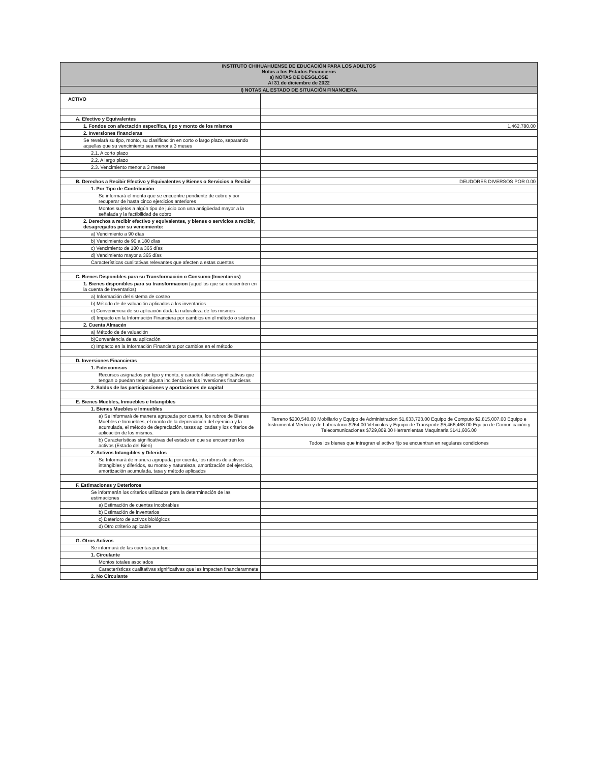| INSTITUTO CHIHUAHUENSE DE EDUCACIÓN PARA LOS ADULTOS Notas a los Estados Financieros a) NOTAS DE DESGLOSE Al 31 de diciembre de 2022 | |
| --- | --- |
| I) NOTAS AL ESTADO DE SITUACIÓN FINANCIERA | |
| ACTIVO | |
| A. Efectivo y Equivalentes | |
| 1. Fondos con afectación específica, tipo y monto de los mismos | 1,462,780.00 |
| 2. Inversiones financieras | |
| Se revelará su tipo, monto, su clasificación en corto o largo plazo, separando aquellas que su vencimiento sea menor a 3 meses | |
| 2.1. A corto plazo | |
| 2.2. A largo plazo | |
| 2.3. Vencimiento menor a 3 meses | |
| B. Derechos a Recibir Efectivo y Equivalentes y Bienes o Servicios a Recibir | DEUDORES DIVERSOS POR 0.00 |
| 1. Por Tipo de Contribución | |
| Se informará el monto que se encuentre pendiente de cobro y por recuperar de hasta cinco ejercicios anteriores | |
| Montos sujetos a algún tipo de juicio con una antigüedad mayor a la señalada y la factibilidad de cobro | |
| 2. Derechos a recibir efectivo y equivalentes, y bienes o servicios a recibir, desagregados por su vencimiento: | |
| a) Vencimiento a 90 días | |
| b) Vencimiento de 90 a 180 días | |
| c) Vencimiento de 180 a 365 días | |
| d) Vencimiento mayor a 365 días | |
| Características cualitativas relevantes que afecten a estas cuentas | |
| C. Bienes Disponibles para su Transformación o Consumo (Inventarios) | |
| 1. Bienes disponibles para su transformacion (aquéllos que se encuentren en la cuenta de Inventarios) | |
| a) Información del sistema de costeo | |
| b) Método de de valuación aplicados a los inventarios | |
| c) Conveniencia de su aplicación dada la naturaleza de los mismos | |
| d) Impacto en la Información Financiera por cambios en el método o sistema | |
| 2. Cuenta Almacén | |
| a) Método de de valuación | |
| b)Conveniencia de su aplicación | |
| c) Impacto en la Información Financiera por cambios en el método | |
| D. Inversiones Financieras | |
| 1. Fideicomisos | |
| Recursos asignados por tipo y monto, y características significativas que tengan o puedan tener alguna incidencia en las inversiones financieras | |
| 2. Saldos de las participaciones y aportaciones de capital | |
| E. Bienes Muebles, Inmuebles e Intangibles | |
| 1. Bienes Muebles e Inmuebles | |
| a) Se informará de manera agrupada por cuenta, los rubros de Bienes Muebles e Inmuebles, el monto de la depreciación del ejercicio y la acumulada, el método de depreciación, tasas aplicadas y los criterios de aplicación de los mismos. | Terreno $200,540.00 Mobiliario y Equipo de Administracion $1,633,723.00 Equipo de Computo $2,815,007.00 Equipo e Instrumental Medico y de Laboratorio $264.00 Vehiculos y Equipo de Transporte $5,466,468.00 Equipo de Comunicación y Telecomunicaciones $729,809.00 Herramientas Maquinaria $141,606.00 |
| b) Características significativas del estado en que se encuentren los activos (Estado del Bien) | Todos los bienes que intregran el activo fijo se encuentran en regulares condiciones |
| 2. Activos Intangibles y Diferidos | |
| Se Informará de manera agrupada por cuenta, los rubros de activos intangibles y diferidos, su monto y naturaleza, amortización del ejercicio, amortización acumulada, tasa y método aplicados | |
| F. Estimaciones y Deterioros | |
| Se informarán los criterios utilizados para la determinación de las estimaciones | |
| a) Estimación de cuentas incobrables | |
| b) Estimación de inventarios | |
| c) Deterioro de activos biológicos | |
| d) Otro ctriterio aplicable | |
| G. Otros Activos | |
| Se informará de las cuentas por tipo: | |
| 1. Circulante | |
| Montos totales asociados | |
| Características cualitativas significativas que les impacten financieramnete | |
| 2. No Circulante | |